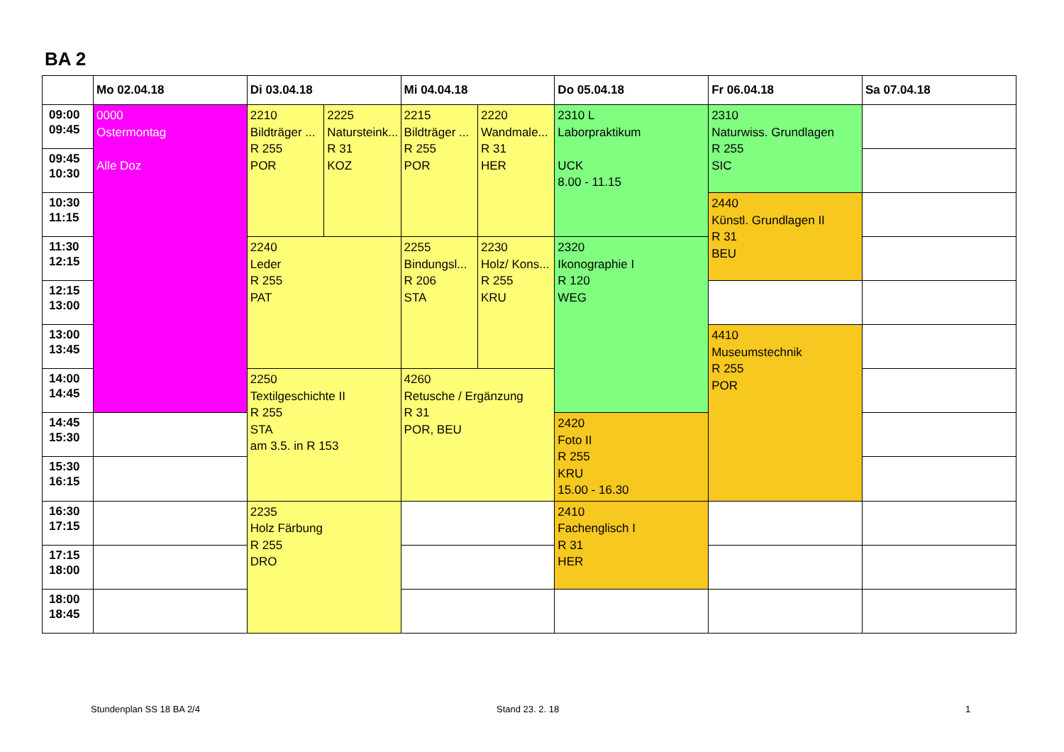BA 2
| | Mo 02.04.18 | Di 03.04.18 | | Mi 04.04.18 | | Do 05.04.18 | Fr 06.04.18 | Sa 07.04.18 |
| --- | --- | --- | --- | --- | --- | --- | --- | --- |
| 09:00 09:45 | 0000 Ostermontag Alle Doz | 2210 Bildträger ... R 255 POR | 2225 Natursteink... R 31 KOZ | 2215 Bildträger ... R 255 POR | 2220 Wandmale... R 31 HER | 2310 L Laborpraktikum UCK 8.00 - 11.15 | 2310 Naturwiss. Grundlagen R 255 SIC | |
| 09:45 10:30 | | | | | | | | |
| 10:30 11:15 | | | | | | | 2440 Künstl. Grundlagen II R 31 BEU | |
| 11:30 12:15 | | 2240 Leder R 255 PAT | | 2255 Bindungsl... R 206 STA | 2230 Holz/ Kons... R 255 KRU | 2320 Ikonographie I R 120 WEG | | |
| 12:15 13:00 | | | | | | | | |
| 13:00 13:45 | | | | | | | 4410 Museumstechnik R 255 POR | |
| 14:00 14:45 | | 2250 Textilgeschichte II R 255 STA am 3.5. in R 153 | | 4260 Retusche / Ergänzung R 31 POR, BEU | | | | |
| 14:45 15:30 | | | | | | 2420 Foto II R 255 KRU 15.00 - 16.30 | | |
| 15:30 16:15 | | | | | | | | |
| 16:30 17:15 | | 2235 Holz Färbung R 255 DRO | | | | 2410 Fachenglisch I R 31 HER | | |
| 17:15 18:00 | | | | | | | | |
| 18:00 18:45 | | | | | | | | |
Stundenplan SS 18 BA 2/4 Stand 23. 2. 18 1